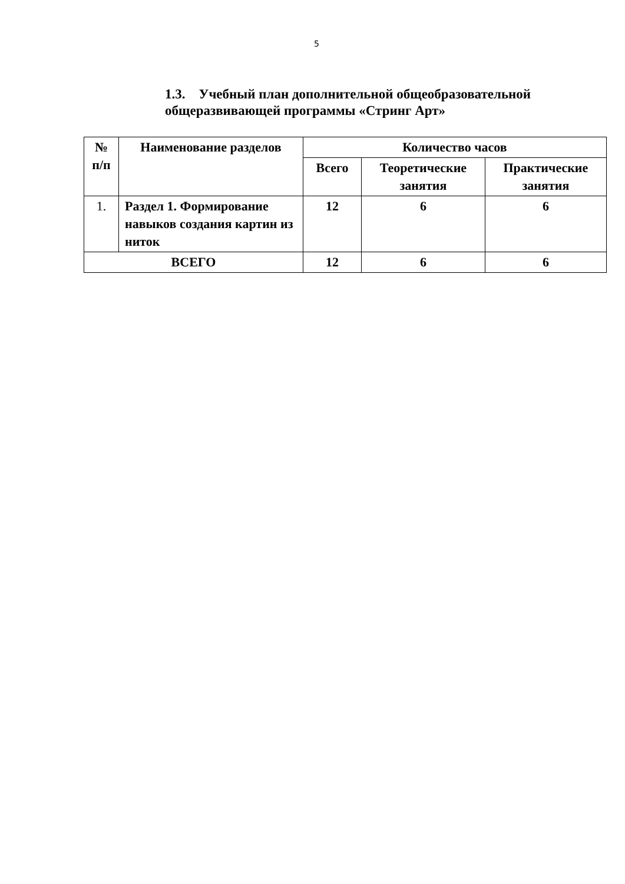5
1.3. Учебный план дополнительной общеобразовательной общеразвивающей программы «Стринг Арт»
| № п/п | Наименование разделов | Количество часов | | |
| --- | --- | --- | --- | --- |
| | | Всего | Теоретические занятия | Практические занятия |
| 1. | Раздел 1. Формирование навыков создания картин из ниток | 12 | 6 | 6 |
| ВСЕГО | | 12 | 6 | 6 |